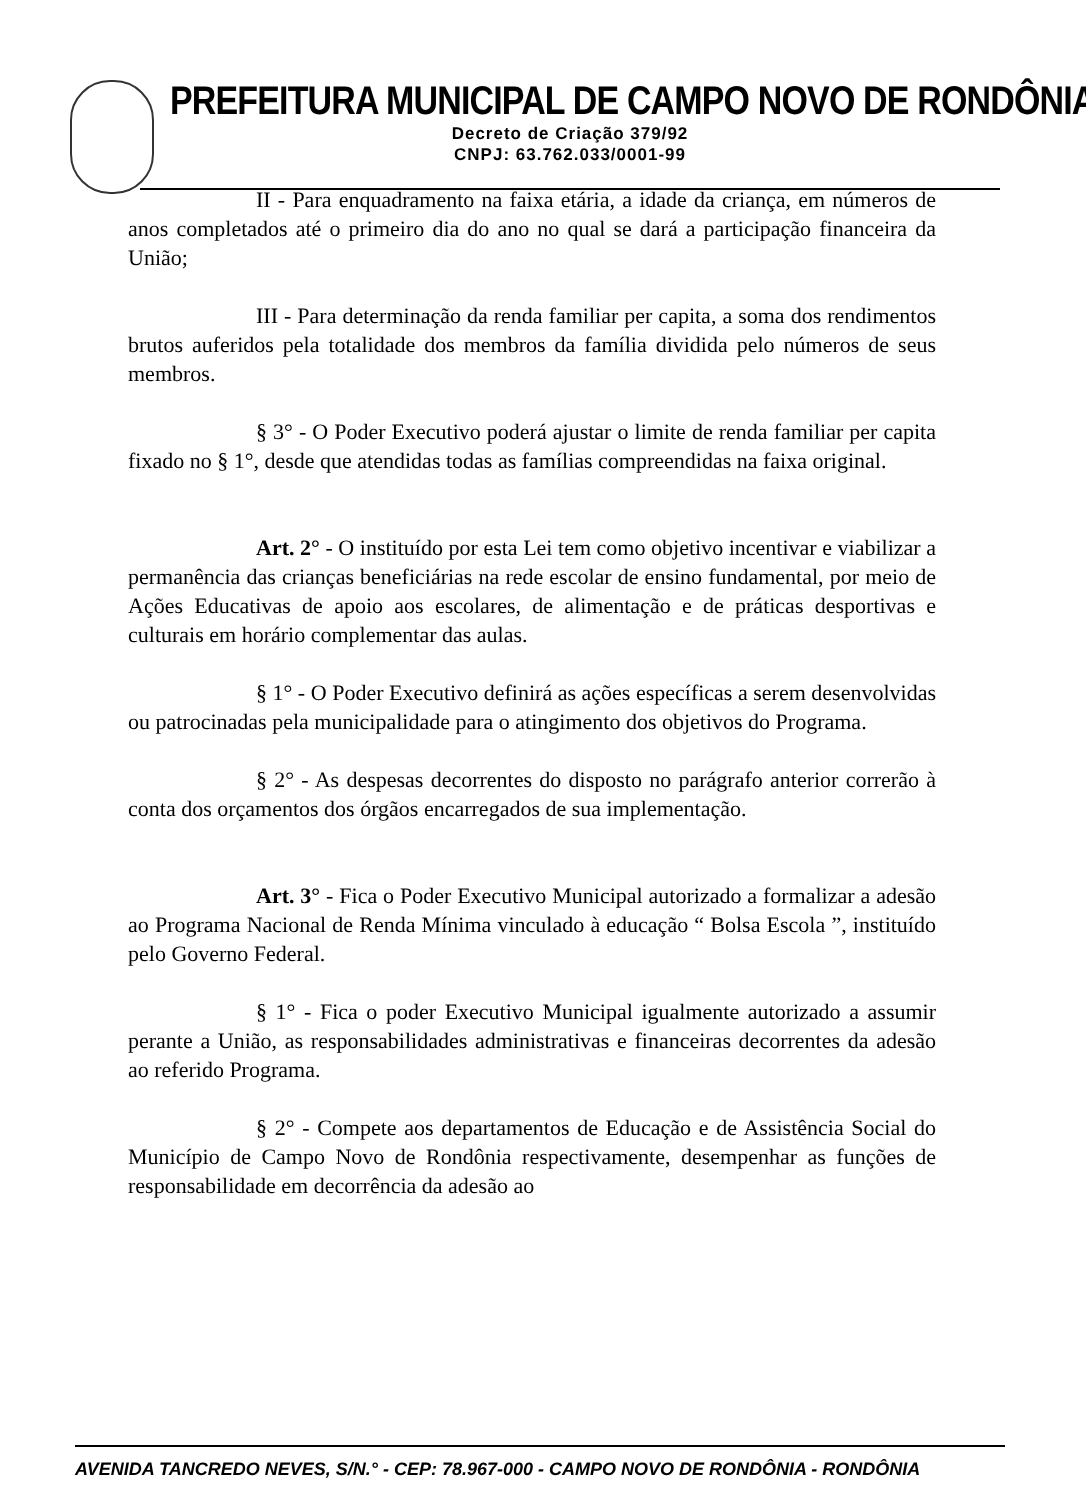PREFEITURA MUNICIPAL DE CAMPO NOVO DE RONDÔNIA
Decreto de Criação 379/92
CNPJ: 63.762.033/0001-99
II - Para enquadramento na faixa etária, a idade da criança, em números de anos completados até o primeiro dia do ano no qual se dará a participação financeira da União;
III - Para determinação da renda familiar per capita, a soma dos rendimentos brutos auferidos pela totalidade dos membros da família dividida pelo números de seus membros.
§ 3° - O Poder Executivo poderá ajustar o limite de renda familiar per capita fixado no § 1°, desde que atendidas todas as famílias compreendidas na faixa original.
Art. 2° - O instituído por esta Lei tem como objetivo incentivar e viabilizar a permanência das crianças beneficiárias na rede escolar de ensino fundamental, por meio de Ações Educativas de apoio aos escolares, de alimentação e de práticas desportivas e culturais em horário complementar das aulas.
§ 1° - O Poder Executivo definirá as ações específicas a serem desenvolvidas ou patrocinadas pela municipalidade para o atingimento dos objetivos do Programa.
§ 2° - As despesas decorrentes do disposto no parágrafo anterior correrão à conta dos orçamentos dos órgãos encarregados de sua implementação.
Art. 3° - Fica o Poder Executivo Municipal autorizado a formalizar a adesão ao Programa Nacional de Renda Mínima vinculado à educação “ Bolsa Escola ”, instituído pelo Governo Federal.
§ 1° - Fica o poder Executivo Municipal igualmente autorizado a assumir perante a União, as responsabilidades administrativas e financeiras decorrentes da adesão ao referido Programa.
§ 2° - Compete aos departamentos de Educação e de Assistência Social do Município de Campo Novo de Rondônia respectivamente, desempenhar as funções de responsabilidade em decorrência da adesão ao
AVENIDA TANCREDO NEVES, S/N.° - CEP: 78.967-000 - CAMPO NOVO DE RONDÔNIA - RONDÔNIA